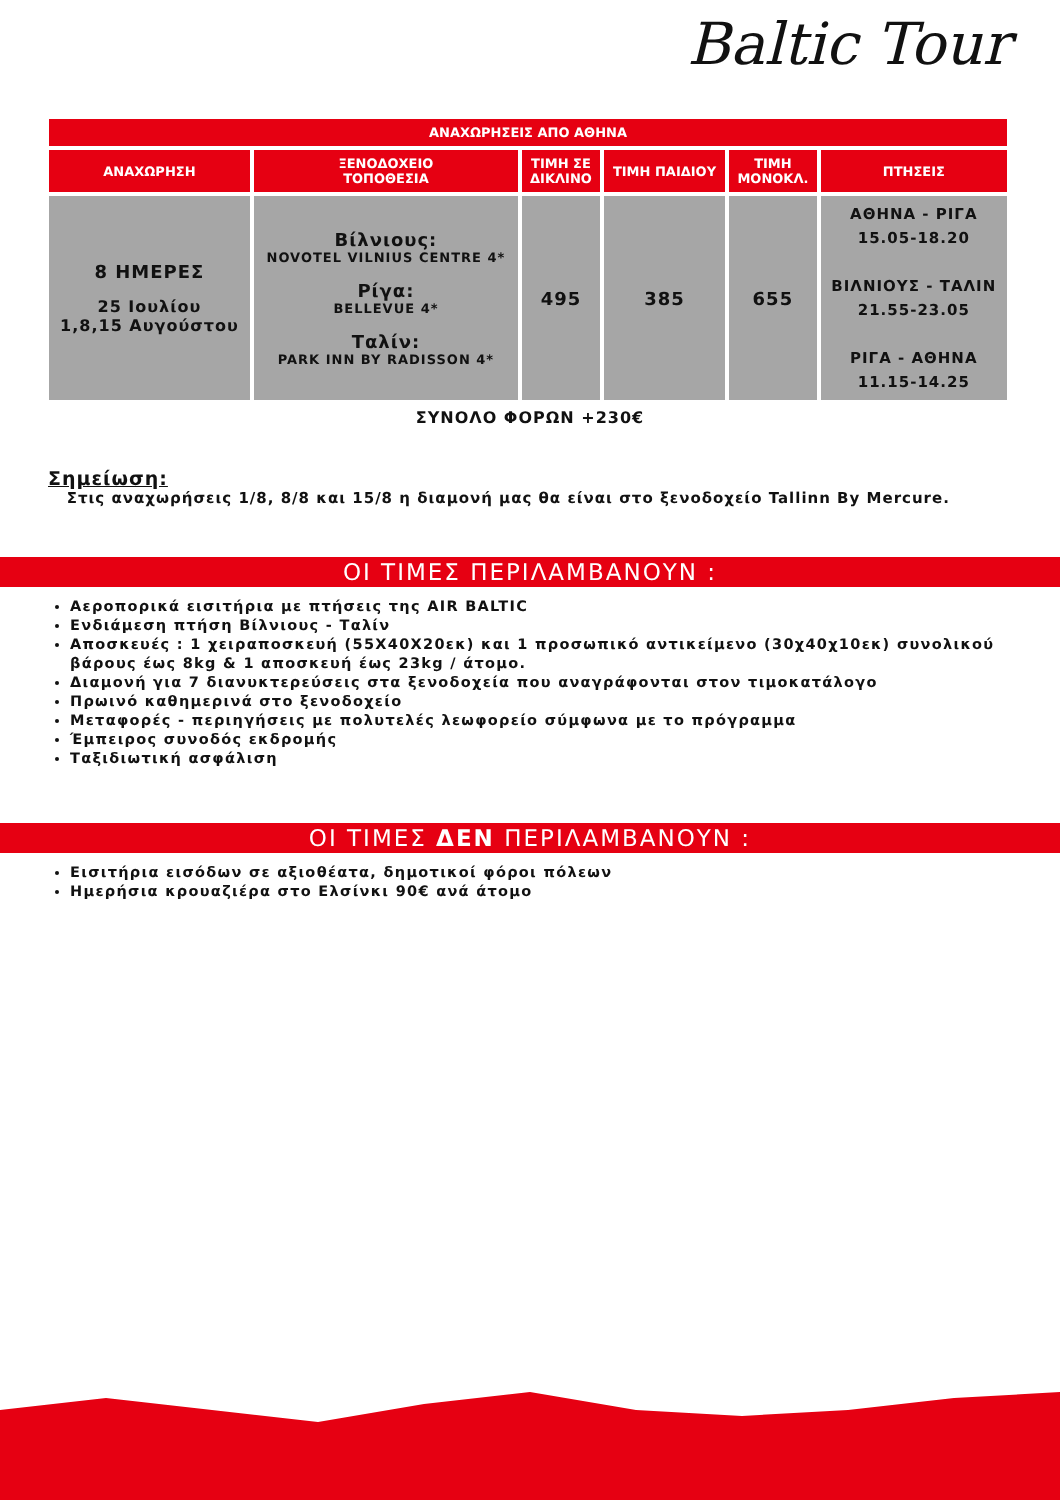Baltic Tour
| ΑΝΑΧΩΡΗΣΕΙΣ ΑΠΟ ΑΘΗΝΑ | | | | | |
| --- | --- | --- | --- | --- | --- |
| ΑΝΑΧΩΡΗΣΗ | ΞΕΝΟΔΟΧΕΙΟ ΤΟΠΟΘΕΣΙΑ | ΤΙΜΗ ΣΕ ΔΙΚΛΙΝΟ | ΤΙΜΗ ΠΑΙΔΙΟΥ | ΤΙΜΗ ΜΟΝΟΚΛ. | ΠΤΗΣΕΙΣ |
| 8 ΗΜΕΡΕΣ 25 Ιουλίου 1,8,15 Αυγούστου | Βίλνιους: NOVOTEL VILNIUS CENTRE 4* Ρίγα: BELLEVUE 4* Ταλίν: PARK INN BY RADISSON 4* | 495 | 385 | 655 | ΑΘΗΝΑ - ΡΙΓΑ 15.05-18.20 ΒΙΛΝΙΟΥΣ - ΤΑΛΙΝ 21.55-23.05 ΡΙΓΑ - ΑΘΗΝΑ 11.15-14.25 |
ΣΥΝΟΛΟ ΦΟΡΩΝ +230€
Σημείωση:
Στις αναχωρήσεις 1/8, 8/8 και 15/8 η διαμονή μας θα είναι στο ξενοδοχείο Tallinn By Mercure.
ΟΙ ΤΙΜΕΣ ΠΕΡΙΛΑΜΒΑΝΟΥΝ :
Αεροπορικά εισιτήρια με πτήσεις της AIR BALTIC
Ενδιάμεση πτήση Βίλνιους - Ταλίν
Αποσκευές : 1 χειραποσκευή (55Χ40Χ20εκ) και 1 προσωπικό αντικείμενο (30χ40χ10εκ) συνολικού βάρους έως 8kg & 1 αποσκευή έως 23kg / άτομο.
Διαμονή για 7 διανυκτερεύσεις στα ξενοδοχεία που αναγράφονται στον τιμοκατάλογο
Πρωινό καθημερινά στο ξενοδοχείο
Μεταφορές - περιηγήσεις με πολυτελές λεωφορείο σύμφωνα με το πρόγραμμα
Έμπειρος συνοδός εκδρομής
Ταξιδιωτική ασφάλιση
ΟΙ ΤΙΜΕΣ ΔΕΝ ΠΕΡΙΛΑΜΒΑΝΟΥΝ :
Εισιτήρια εισόδων σε αξιοθέατα, δημοτικοί φόροι πόλεων
Ημερήσια κρουαζιέρα στο Ελσίνκι 90€ ανά άτομο